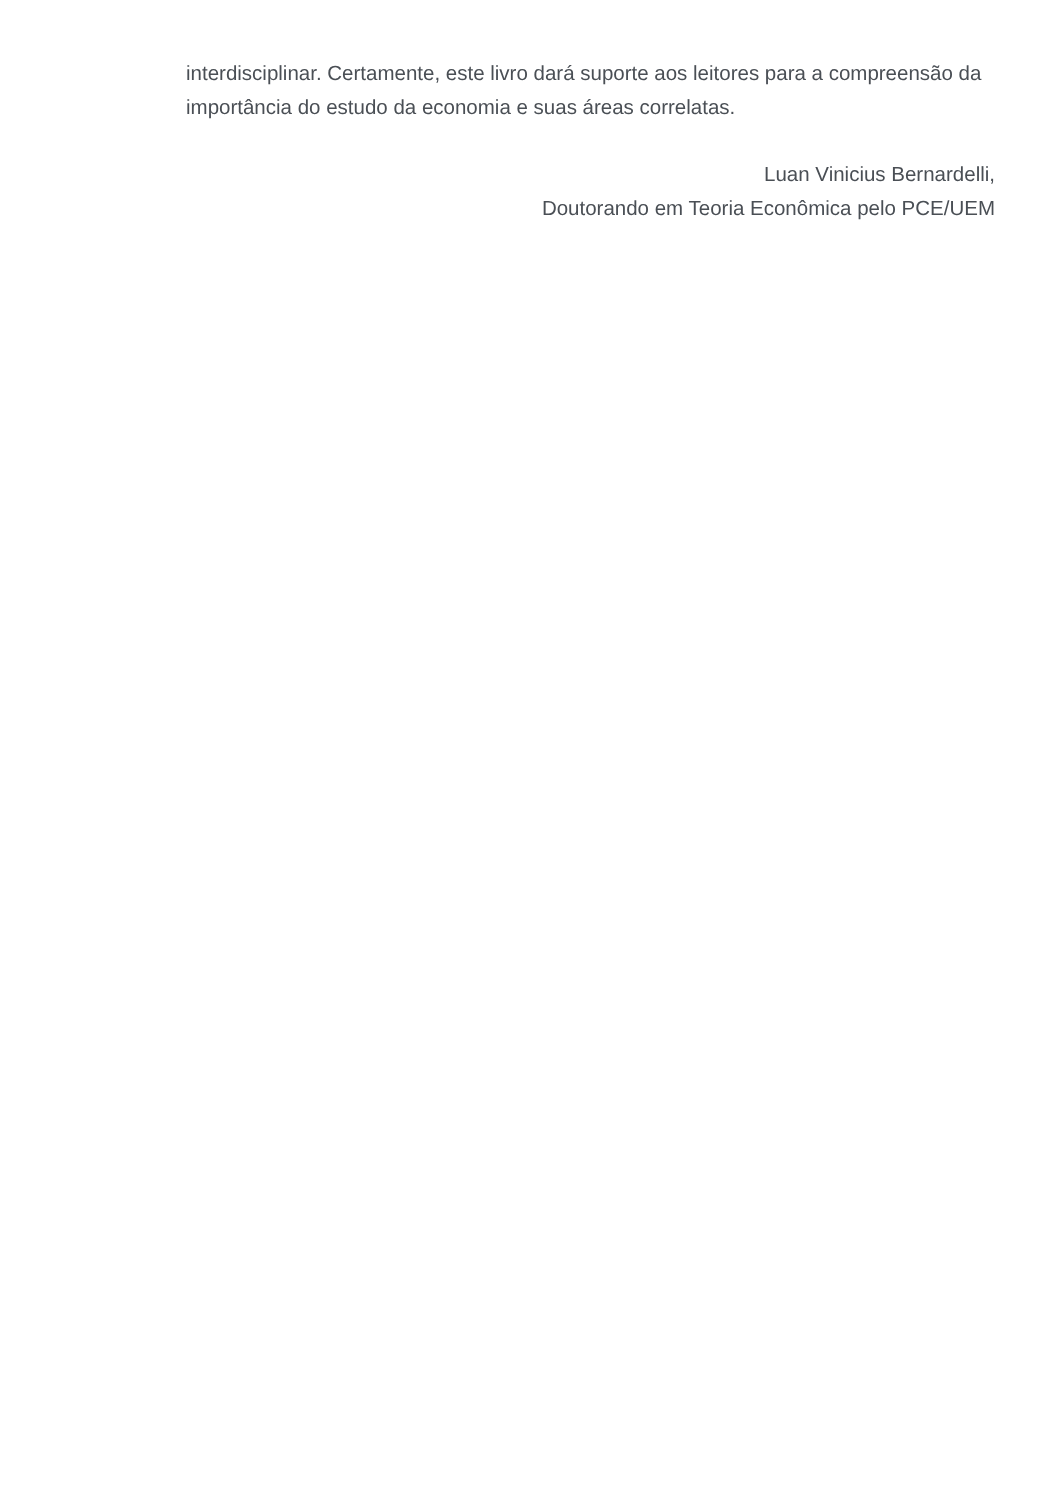interdisciplinar. Certamente, este livro dará suporte aos leitores para a compreensão da importância do estudo da economia e suas áreas correlatas.
Luan Vinicius Bernardelli,
Doutorando em Teoria Econômica pelo PCE/UEM